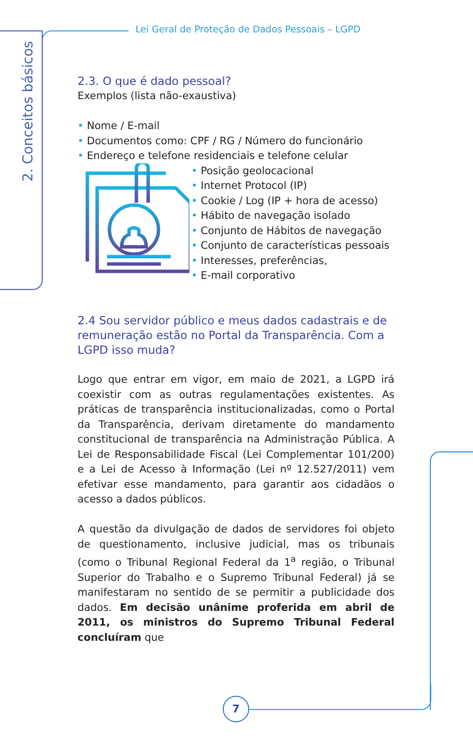Lei Geral de Proteção de Dados Pessoais – LGPD
2. Conceitos básicos
2.3. O que é dado pessoal?
Exemplos (lista não-exaustiva)
• Nome / E-mail
• Documentos como: CPF / RG / Número do funcionário
• Endereço e telefone residenciais e telefone celular
• Posição geolocacional
• Internet Protocol (IP)
• Cookie / Log (IP + hora de acesso)
• Hábito de navegação isolado
• Conjunto de Hábitos de navegação
• Conjunto de características pessoais
• Interesses, preferências,
• E-mail corporativo
2.4 Sou servidor público e meus dados cadastrais e de remuneração estão no Portal da Transparência. Com a LGPD isso muda?
Logo que entrar em vigor, em maio de 2021, a LGPD irá coexistir com as outras regulamentações existentes. As práticas de transparência institucionalizadas, como o Portal da Transparência, derivam diretamente do mandamento constitucional de transparência na Administração Pública. A Lei de Responsabilidade Fiscal (Lei Complementar 101/200) e a Lei de Acesso à Informação (Lei nº 12.527/2011) vem efetivar esse mandamento, para garantir aos cidadãos o acesso a dados públicos.
A questão da divulgação de dados de servidores foi objeto de questionamento, inclusive judicial, mas os tribunais (como o Tribunal Regional Federal da 1<sup>a</sup> região, o Tribunal Superior do Trabalho e o Supremo Tribunal Federal) já se manifestaram no sentido de se permitir a publicidade dos dados. Em decisão unânime proferida em abril de 2011, os ministros do Supremo Tribunal Federal concluíram que
7